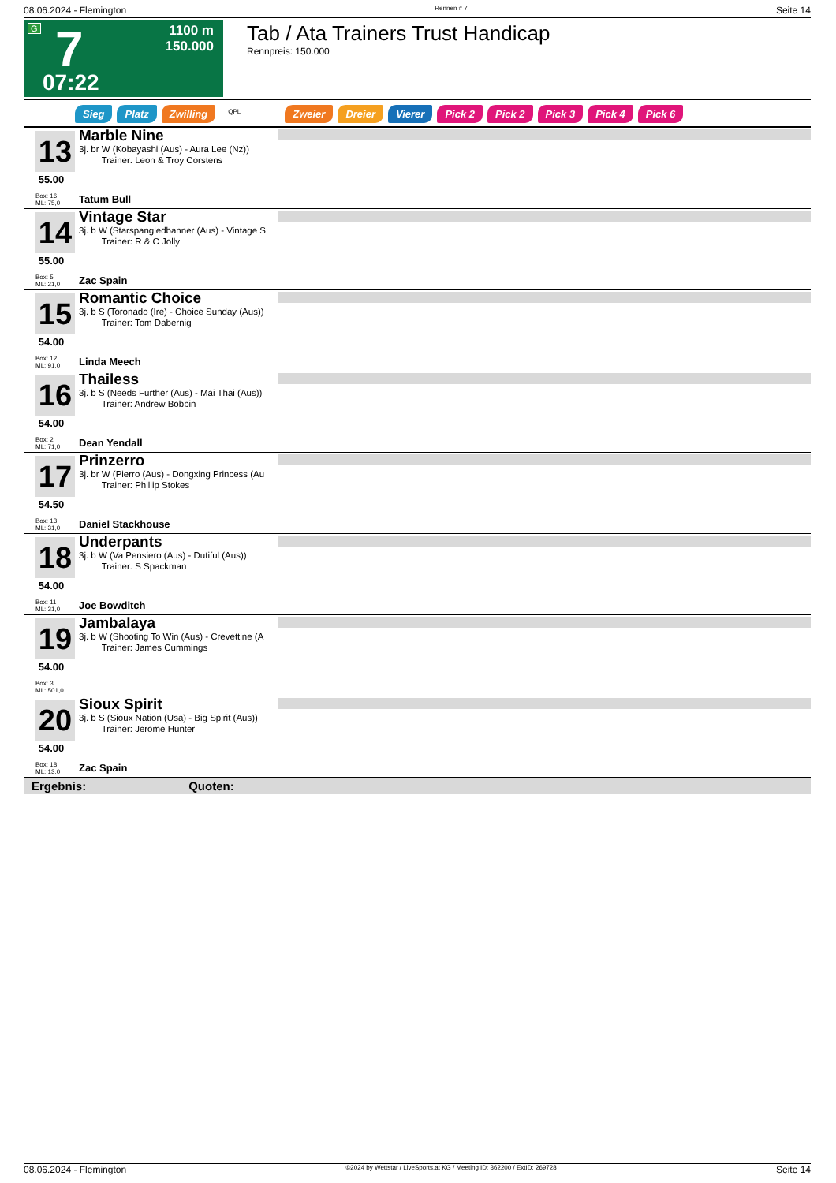08.06.2024 - Flemington Rennen # 7 Seite 14
G 7 1100 m
150.000
07:22
Tab / Ata Trainers Trust Handicap
Rennpreis: 150.000
Sieg Platz Zwilling QPL Zweier Dreier Vierer Pick 2 Pick 2 Pick 3 Pick 4 Pick 6
13
55.00
Box: 16
ML: 75,0
Marble Nine
3j. br W (Kobayashi (Aus) - Aura Lee (Nz))
Trainer: Leon & Troy Corstens
Tatum Bull
14
55.00
Box: 5
ML: 21,0
Vintage Star
3j. b W (Starspangledbanner (Aus) - Vintage S
Trainer: R & C Jolly
Zac Spain
15
54.00
Box: 12
ML: 91,0
Romantic Choice
3j. b S (Toronado (Ire) - Choice Sunday (Aus))
Trainer: Tom Dabernig
Linda Meech
16
54.00
Box: 2
ML: 71,0
Thailess
3j. b S (Needs Further (Aus) - Mai Thai (Aus))
Trainer: Andrew Bobbin
Dean Yendall
17
54.50
Box: 13
ML: 31,0
Prinzerro
3j. br W (Pierro (Aus) - Dongxing Princess (Au
Trainer: Phillip Stokes
Daniel Stackhouse
18
54.00
Box: 11
ML: 31,0
Underpants
3j. b W (Va Pensiero (Aus) - Dutiful (Aus))
Trainer: S Spackman
Joe Bowditch
19
54.00
Box: 3
ML: 501,0
Jambalaya
3j. b W (Shooting To Win (Aus) - Crevettine (A
Trainer: James Cummings
20
54.00
Box: 18
ML: 13,0
Sioux Spirit
3j. b S (Sioux Nation (Usa) - Big Spirit (Aus))
Trainer: Jerome Hunter
Zac Spain
Ergebnis: Quoten:
08.06.2024 - Flemington ©2024 by Wettstar / LiveSports.at KG / Meeting ID: 362200 / ExtID: 269728 Seite 14